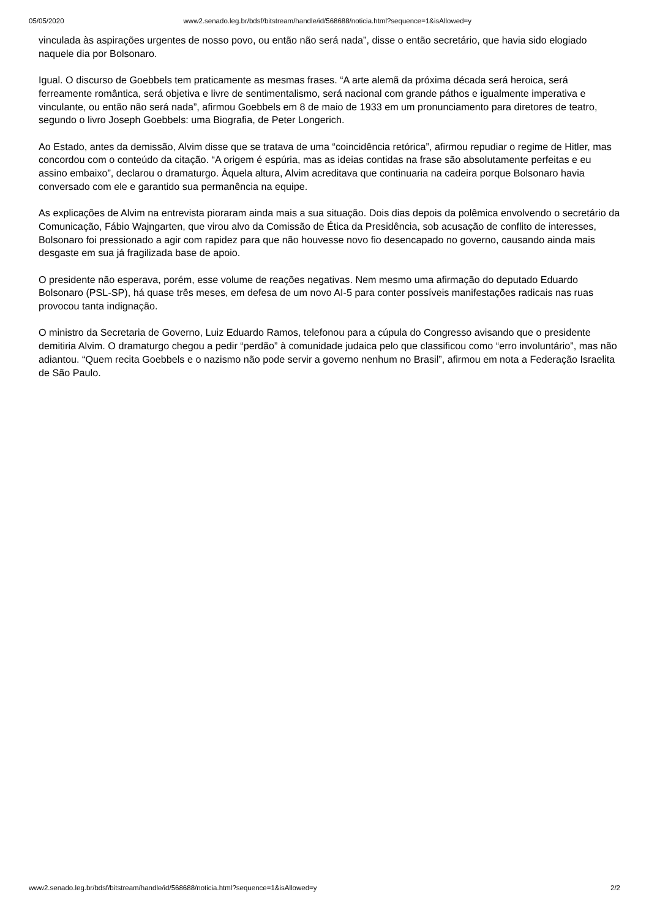05/05/2020 www2.senado.leg.br/bdsf/bitstream/handle/id/568688/noticia.html?sequence=1&isAllowed=y
vinculada às aspirações urgentes de nosso povo, ou então não será nada”, disse o então secretário, que havia sido elogiado naquele dia por Bolsonaro.
Igual. O discurso de Goebbels tem praticamente as mesmas frases. “A arte alemã da próxima década será heroica, será ferreamente romântica, será objetiva e livre de sentimentalismo, será nacional com grande páthos e igualmente imperativa e vinculante, ou então não será nada”, afirmou Goebbels em 8 de maio de 1933 em um pronunciamento para diretores de teatro, segundo o livro Joseph Goebbels: uma Biografia, de Peter Longerich.
Ao Estado, antes da demissão, Alvim disse que se tratava de uma “coincidência retórica”, afirmou repudiar o regime de Hitler, mas concordou com o conteúdo da citação. “A origem é espúria, mas as ideias contidas na frase são absolutamente perfeitas e eu assino embaixo”, declarou o dramaturgo. Àquela altura, Alvim acreditava que continuaria na cadeira porque Bolsonaro havia conversado com ele e garantido sua permanência na equipe.
As explicações de Alvim na entrevista pioraram ainda mais a sua situação. Dois dias depois da polêmica envolvendo o secretário da Comunicação, Fábio Wajngarten, que virou alvo da Comissão de Ética da Presidência, sob acusação de conflito de interesses, Bolsonaro foi pressionado a agir com rapidez para que não houvesse novo fio desencapado no governo, causando ainda mais desgaste em sua já fragilizada base de apoio.
O presidente não esperava, porém, esse volume de reações negativas. Nem mesmo uma afirmação do deputado Eduardo Bolsonaro (PSL-SP), há quase três meses, em defesa de um novo AI-5 para conter possíveis manifestações radicais nas ruas provocou tanta indignação.
O ministro da Secretaria de Governo, Luiz Eduardo Ramos, telefonou para a cúpula do Congresso avisando que o presidente demitiria Alvim. O dramaturgo chegou a pedir “perdão” à comunidade judaica pelo que classificou como “erro involuntário”, mas não adiantou. “Quem recita Goebbels e o nazismo não pode servir a governo nenhum no Brasil”, afirmou em nota a Federação Israelita de São Paulo.
www2.senado.leg.br/bdsf/bitstream/handle/id/568688/noticia.html?sequence=1&isAllowed=y 2/2